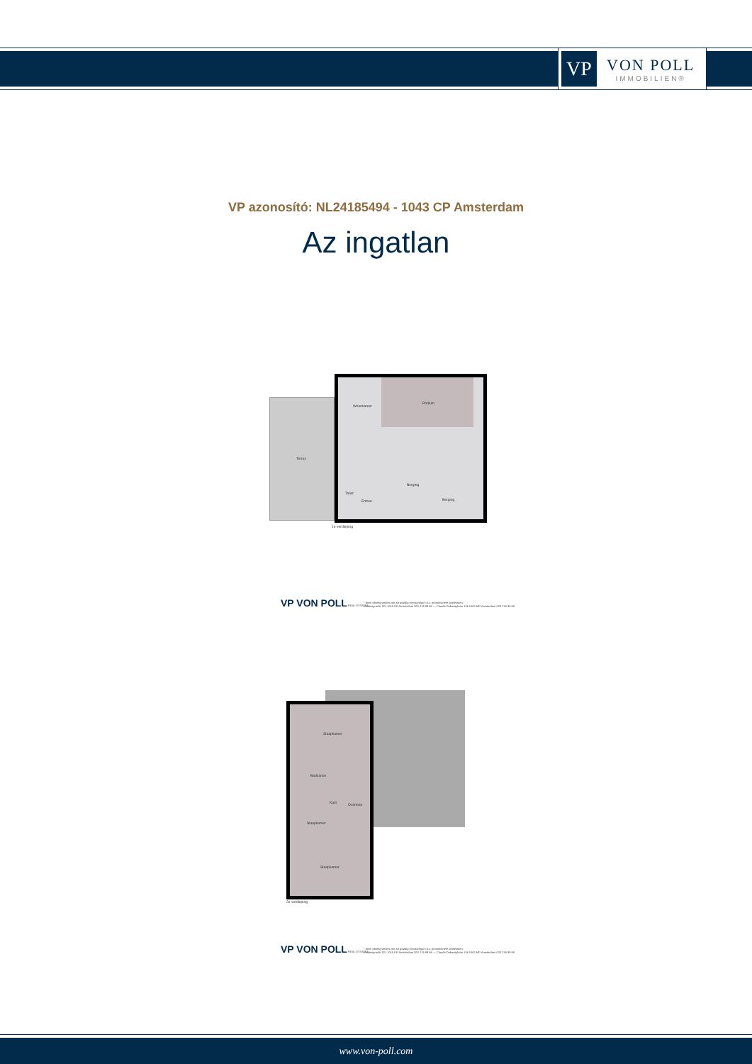VP
VON POLL
IMMOBILIEN®
VP azonosító: NL24185494 - 1043 CP Amsterdam
Az ingatlan
Terras
Woonkamer
Podium
Toilet
Entree
Berging
Berging
1e verdieping
VP VON POLL REAL ESTATE®
* deze plattegronden zijn zorgvuldig vervaardigd t.b.v. promotionele doeleinden.
Kaizersgracht 321 1015 EE Amsterdam 020 215 99 88 — Claude Debussylaan 134 1082 MD Amsterdam 020 215 99 88
Slaapkamer
Badkamer
Kast
Overloop
Slaapkamer
Slaapkamer
2e verdieping
VP VON POLL REAL ESTATE®
* deze plattegronden zijn zorgvuldig vervaardigd t.b.v. promotionele doeleinden.
Kaizersgracht 321 1015 EE Amsterdam 020 215 99 88 — Claude Debussylaan 134 1082 MD Amsterdam 020 215 99 88
www.von-poll.com